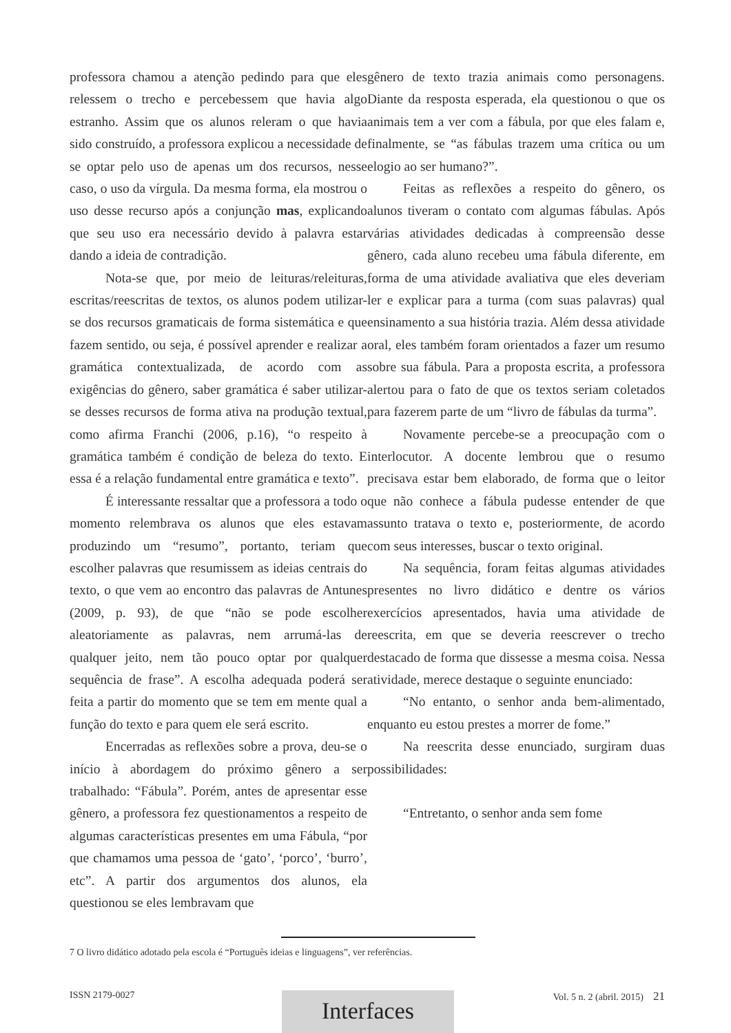professora chamou a atenção pedindo para que eles relessem o trecho e percebessem que havia algo estranho. Assim que os alunos releram o que havia sido construído, a professora explicou a necessidade de se optar pelo uso de apenas um dos recursos, nesse caso, o uso da vírgula. Da mesma forma, ela mostrou o uso desse recurso após a conjunção mas, explicando que seu uso era necessário devido à palavra estar dando a ideia de contradição.
Nota-se que, por meio de leituras/releituras, escritas/reescritas de textos, os alunos podem utilizar-se dos recursos gramaticais de forma sistemática e que fazem sentido, ou seja, é possível aprender e realizar a gramática contextualizada, de acordo com as exigências do gênero, saber gramática é saber utilizar-se desses recursos de forma ativa na produção textual, como afirma Franchi (2006, p.16), “o respeito à gramática também é condição de beleza do texto. E essa é a relação fundamental entre gramática e texto”.
É interessante ressaltar que a professora a todo o momento relembrava os alunos que eles estavam produzindo um “resumo”, portanto, teriam que escolher palavras que resumissem as ideias centrais do texto, o que vem ao encontro das palavras de Antunes (2009, p. 93), de que “não se pode escolher aleatoriamente as palavras, nem arrumá-las de qualquer jeito, nem tão pouco optar por qualquer sequência de frase”. A escolha adequada poderá ser feita a partir do momento que se tem em mente qual a função do texto e para quem ele será escrito.
Encerradas as reflexões sobre a prova, deu-se o início à abordagem do próximo gênero a ser trabalhado: “Fábula”. Porém, antes de apresentar esse gênero, a professora fez questionamentos a respeito de algumas características presentes em uma Fábula, “por que chamamos uma pessoa de ‘gato’, ‘porco’, ‘burro’, etc”. A partir dos argumentos dos alunos, ela questionou se eles lembravam que
gênero de texto trazia animais como personagens. Diante da resposta esperada, ela questionou o que os animais tem a ver com a fábula, por que eles falam e, finalmente, se “as fábulas trazem uma crítica ou um elogio ao ser humano?”.
Feitas as reflexões a respeito do gênero, os alunos tiveram o contato com algumas fábulas. Após várias atividades dedicadas à compreensão desse gênero, cada aluno recebeu uma fábula diferente, em forma de uma atividade avaliativa que eles deveriam ler e explicar para a turma (com suas palavras) qual ensinamento a sua história trazia. Além dessa atividade oral, eles também foram orientados a fazer um resumo sobre sua fábula. Para a proposta escrita, a professora alertou para o fato de que os textos seriam coletados para fazerem parte de um “livro de fábulas da turma”.
Novamente percebe-se a preocupação com o interlocutor. A docente lembrou que o resumo precisava estar bem elaborado, de forma que o leitor que não conhece a fábula pudesse entender de que assunto tratava o texto e, posteriormente, de acordo com seus interesses, buscar o texto original.
Na sequência, foram feitas algumas atividades presentes no livro didático e dentre os vários exercícios apresentados, havia uma atividade de reescrita, em que se deveria reescrever o trecho destacado de forma que dissesse a mesma coisa. Nessa atividade, merece destaque o seguinte enunciado:
“No entanto, o senhor anda bem-alimentado, enquanto eu estou prestes a morrer de fome.”
Na reescrita desse enunciado, surgiram duas possibilidades:
“Entretanto, o senhor anda sem fome
7 O livro didático adotado pela escola é “Português ideias e linguagens”, ver referências.
ISSN 2179-0027 Vol. 5 n. 2 (abril. 2015) 21 Interfaces